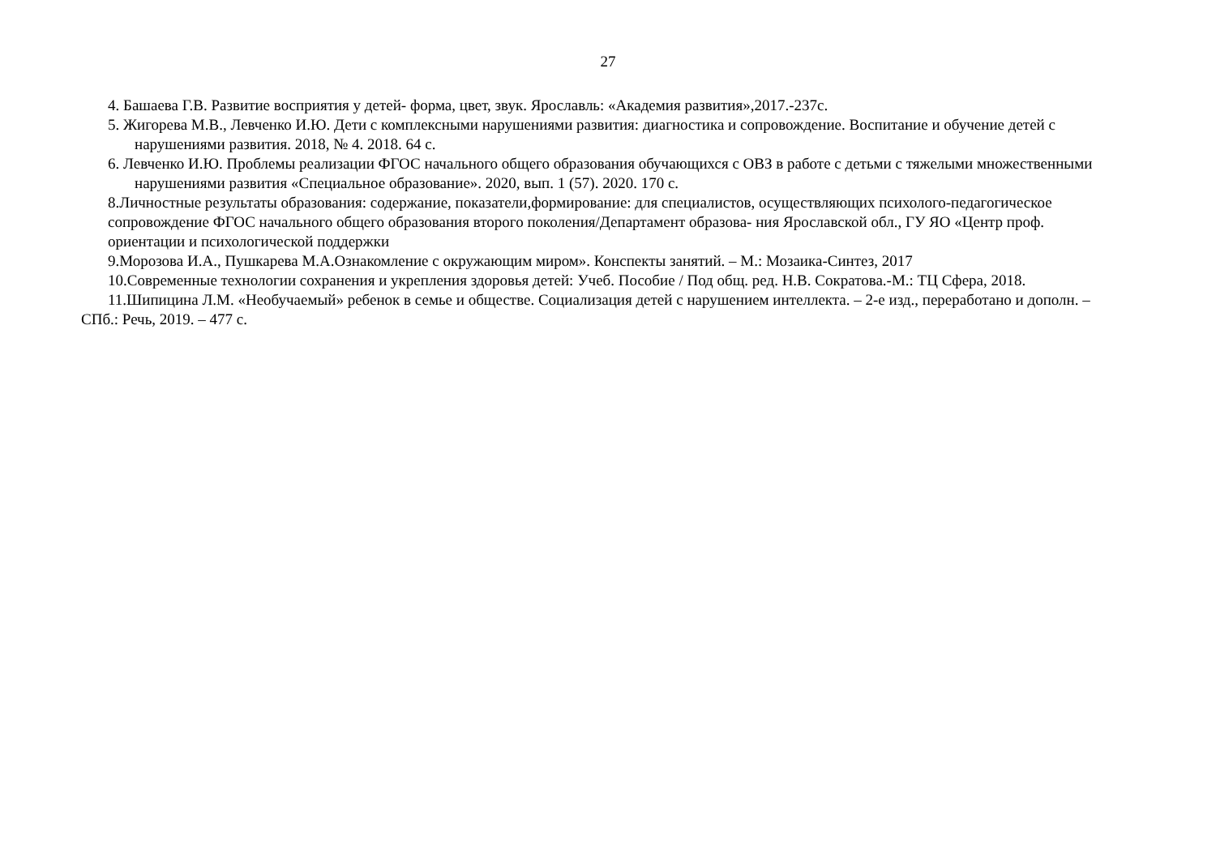27
4. Башаева Г.В. Развитие восприятия у детей- форма, цвет, звук. Ярославль: «Академия развития»,2017.-237с.
5. Жигорева М.В., Левченко И.Ю. Дети с комплексными нарушениями развития: диагностика и сопровождение. Воспитание и обучение детей с нарушениями развития. 2018, № 4. 2018. 64 с.
6. Левченко И.Ю. Проблемы реализации ФГОС начального общего образования обучающихся с ОВЗ в работе с детьми с тяжелыми множественными нарушениями развития «Специальное образование». 2020, вып. 1 (57). 2020. 170 с.
8.Личностные результаты образования: содержание, показатели,формирование: для специалистов, осуществляющих психолого-педагогическое сопровождение ФГОС начального общего образования второго поколения/Департамент образова- ния Ярославской обл., ГУ ЯО «Центр проф. ориентации и психологической поддержки
9.Морозова И.А., Пушкарева М.А.Ознакомление с окружающим миром». Конспекты занятий. – М.: Мозаика-Синтез, 2017
10.Современные технологии сохранения и укрепления здоровья детей: Учеб. Пособие / Под общ. ред. Н.В. Сократова.-М.: ТЦ Сфера, 2018.
11.Шипицина Л.М. «Необучаемый» ребенок в семье и обществе. Социализация детей с нарушением интеллекта. – 2-е изд., переработано и дополн. – СПб.: Речь, 2019. – 477 с.